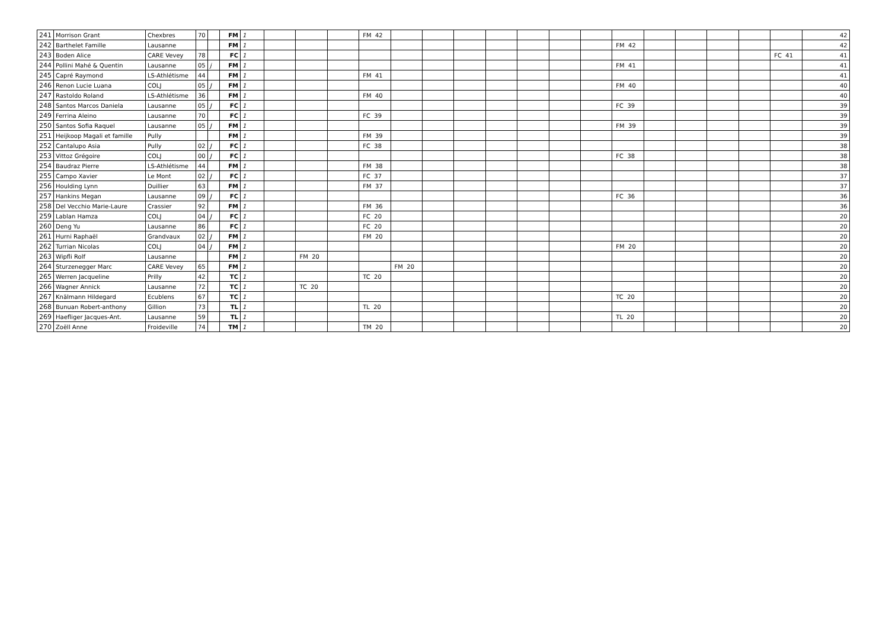| 241 | Morrison Grant | Chexbres | 70 | | FM | 1 | | | | FM 42 | | | | | | | | | | | | | | 42 |
| 242 | Barthelet Famille | Lausanne | | | FM | 1 | | | | | | | | | | | | FM 42 | | | | | | 42 |
| 243 | Boden Alice | CARE Vevey | 78 | | FC | 1 | | | | | | | | | | | | | | | | | FC 41 | 41 |
| 244 | Pollini Mahé & Quentin | Lausanne | 05 | j | FM | 1 | | | | | | | | | | | | FM 41 | | | | | | 41 |
| 245 | Capré Raymond | LS-Athlétisme | 44 | | FM | 1 | | | | FM 41 | | | | | | | | | | | | | | 41 |
| 246 | Renon Lucie Luana | COLJ | 05 | J | FM | 1 | | | | | | | | | | | | FM 40 | | | | | | 40 |
| 247 | Rastoldo Roland | LS-Athlétisme | 36 | | FM | 1 | | | | FM 40 | | | | | | | | | | | | | | 40 |
| 248 | Santos Marcos Daniela | Lausanne | 05 | J | FC | 1 | | | | | | | | | | | | FC 39 | | | | | | 39 |
| 249 | Ferrina Aleino | Lausanne | 70 | | FC | 1 | | | | FC 39 | | | | | | | | | | | | | | 39 |
| 250 | Santos Sofia Raquel | Lausanne | 05 | J | FM | 1 | | | | | | | | | | | | FM 39 | | | | | | 39 |
| 251 | Heijkoop Magali et famille | Pully | | | FM | 1 | | | | FM 39 | | | | | | | | | | | | | | 39 |
| 252 | Cantalupo Asia | Pully | 02 | J | FC | 1 | | | | FC 38 | | | | | | | | | | | | | | 38 |
| 253 | Vittoz Grégoire | COLJ | 00 | J | FC | 1 | | | | | | | | | | | | FC 38 | | | | | | 38 |
| 254 | Baudraz Pierre | LS-Athlétisme | 44 | | FM | 1 | | | | FM 38 | | | | | | | | | | | | | | 38 |
| 255 | Campo Xavier | Le Mont | 02 | J | FC | 1 | | | | FC 37 | | | | | | | | | | | | | | 37 |
| 256 | Houlding Lynn | Duillier | 63 | | FM | 1 | | | | FM 37 | | | | | | | | | | | | | | 37 |
| 257 | Hankins Megan | Lausanne | 09 | J | FC | 1 | | | | | | | | | | | | FC 36 | | | | | | 36 |
| 258 | Del Vecchio Marie-Laure | Crassier | 92 | | FM | 1 | | | | FM 36 | | | | | | | | | | | | | | 36 |
| 259 | Lablan Hamza | COLJ | 04 | J | FC | 1 | | | | FC 20 | | | | | | | | | | | | | | 20 |
| 260 | Deng Yu | Lausanne | 86 | | FC | 1 | | | | FC 20 | | | | | | | | | | | | | | 20 |
| 261 | Hurni Raphaël | Grandvaux | 02 | J | FM | 1 | | | | FM 20 | | | | | | | | | | | | | | 20 |
| 262 | Turrian Nicolas | COLJ | 04 | J | FM | 1 | | | | | | | | | | | | FM 20 | | | | | | 20 |
| 263 | Wipfli Rolf | Lausanne | | | FM | 1 | | FM 20 | | | | | | | | | | | | | | | | 20 |
| 264 | Sturzenegger Marc | CARE Vevey | 65 | | FM | 1 | | | | | FM 20 | | | | | | | | | | | | | 20 |
| 265 | Werren Jacqueline | Prilly | 42 | | TC | 1 | | | | TC 20 | | | | | | | | | | | | | | 20 |
| 266 | Wagner Annick | Lausanne | 72 | | TC | 1 | | TC 20 | | | | | | | | | | | | | | | | 20 |
| 267 | Knälmann Hildegard | Ecublens | 67 | | TC | 1 | | | | | | | | | | | | TC 20 | | | | | | 20 |
| 268 | Bunuan Robert-anthony | Gillion | 73 | | TL | 1 | | | | TL 20 | | | | | | | | | | | | | | 20 |
| 269 | Haefliger Jacques-Ant. | Lausanne | 59 | | TL | 1 | | | | | | | | | | | | TL 20 | | | | | | 20 |
| 270 | Zoëll Anne | Froideville | 74 | | TM | 1 | | | | TM 20 | | | | | | | | | | | | | | 20 |